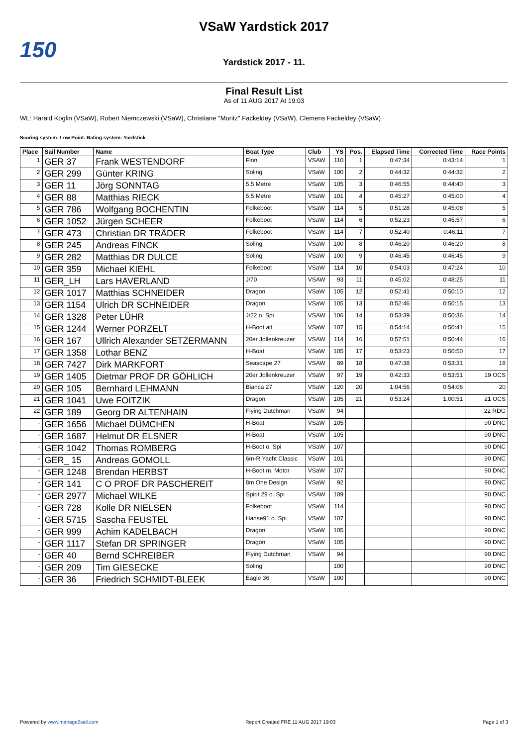150
VSaW Yardstick 2017
Yardstick 2017 - 11.
Final Result List
As of 11 AUG 2017 At 19:03
WL: Harald Koglin (VSaW), Robert Niemczewski (VSaW), Christiane "Moritz" Fackeldey (VSaW), Clemens Fackeldey (VSaW)
Scoring system: Low Point. Rating system: Yardstick
| Place | Sail Number | Name | Boat Type | Club | YS | Pos. | Elapsed Time | Corrected Time | Race Points |
| --- | --- | --- | --- | --- | --- | --- | --- | --- | --- |
| 1 | GER 37 | Frank WESTENDORF | Finn | VSAW | 110 | 1 | 0:47:34 | 0:43:14 | 1 |
| 2 | GER 299 | Günter KRING | Soling | VSaW | 100 | 2 | 0:44:32 | 0:44:32 | 2 |
| 3 | GER 11 | Jörg SONNTAG | 5.5 Metre | VSaW | 105 | 3 | 0:46:55 | 0:44:40 | 3 |
| 4 | GER 88 | Matthias RIECK | 5.5 Metre | VSaW | 101 | 4 | 0:45:27 | 0:45:00 | 4 |
| 5 | GER 786 | Wolfgang BOCHENTIN | Folkeboot | VSaW | 114 | 5 | 0:51:28 | 0:45:08 | 5 |
| 6 | GER 1052 | Jürgen SCHEER | Folkeboot | VSaW | 114 | 6 | 0:52:23 | 0:45:57 | 6 |
| 7 | GER 473 | Christian DR TRÄDER | Folkeboot | VSaW | 114 | 7 | 0:52:40 | 0:46:11 | 7 |
| 8 | GER 245 | Andreas FINCK | Soling | VSaW | 100 | 8 | 0:46:20 | 0:46:20 | 8 |
| 9 | GER 282 | Matthias DR DULCE | Soling | VSaW | 100 | 9 | 0:46:45 | 0:46:45 | 9 |
| 10 | GER 359 | Michael KIEHL | Folkeboot | VSaW | 114 | 10 | 0:54:03 | 0:47:24 | 10 |
| 11 | GER_LH | Lars HAVERLAND | J/70 | VSAW | 93 | 11 | 0:45:02 | 0:48:25 | 11 |
| 12 | GER 1017 | Matthias SCHNEIDER | Dragon | VSaW | 105 | 12 | 0:52:41 | 0:50:10 | 12 |
| 13 | GER 1154 | Ulrich DR SCHNEIDER | Dragon | VSaW | 105 | 13 | 0:52:46 | 0:50:15 | 13 |
| 14 | GER 1328 | Peter LÜHR | J/22 o. Spi | VSAW | 106 | 14 | 0:53:39 | 0:50:36 | 14 |
| 15 | GER 1244 | Werner PORZELT | H-Boot alt | VSaW | 107 | 15 | 0:54:14 | 0:50:41 | 15 |
| 16 | GER 167 | Ullrich Alexander SETZERMANN | 20er Jollenkreuzer | VSAW | 114 | 16 | 0:57:51 | 0:50:44 | 16 |
| 17 | GER 1358 | Lothar BENZ | H-Boat | VSaW | 105 | 17 | 0:53:23 | 0:50:50 | 17 |
| 18 | GER 7427 | Dirk MARKFORT | Seascape 27 | VSAW | 89 | 18 | 0:47:38 | 0:53:31 | 18 |
| 19 | GER 1405 | Dietmar PROF DR GÖHLICH | 20er Jollenkreuzer | VSaW | 97 | 19 | 0:42:33 | 0:53:51 | 19 OCS |
| 20 | GER 105 | Bernhard LEHMANN | Bianca 27 | VSaW | 120 | 20 | 1:04:56 | 0:54:06 | 20 |
| 21 | GER 1041 | Uwe FOITZIK | Dragon | VSaW | 105 | 21 | 0:53:24 | 1:00:51 | 21 OCS |
| 22 | GER 189 | Georg DR ALTENHAIN | Flying Dutchman | VSaW | 94 | | | | 22 RDG |
| - | GER 1656 | Michael DÜMCHEN | H-Boat | VSaW | 105 | | | | 90 DNC |
| - | GER 1687 | Helmut DR ELSNER | H-Boat | VSaW | 105 | | | | 90 DNC |
| - | GER 1042 | Thomas ROMBERG | H-Boot o. Spi | VSaW | 107 | | | | 90 DNC |
| - | GER_ 15 | Andreas GOMOLL | 6m-R Yacht Classic | VSaW | 101 | | | | 90 DNC |
| - | GER 1248 | Brendan HERBST | H-Boot m. Motor | VSaW | 107 | | | | 90 DNC |
| - | GER 141 | C O PROF DR PASCHEREIT | 8m One Design | VSaW | 92 | | | | 90 DNC |
| - | GER 2977 | Michael WILKE | Spirit 29 o. Spi | VSAW | 109 | | | | 90 DNC |
| - | GER 728 | Kolle DR NIELSEN | Folkeboot | VSaW | 114 | | | | 90 DNC |
| - | GER 5715 | Sascha FEUSTEL | Hanse91 o. Spi | VSaW | 107 | | | | 90 DNC |
| - | GER 999 | Achim KADELBACH | Dragon | VSaW | 105 | | | | 90 DNC |
| - | GER 1117 | Stefan DR SPRINGER | Dragon | VSaW | 105 | | | | 90 DNC |
| - | GER 40 | Bernd SCHREIBER | Flying Dutchman | VSaW | 94 | | | | 90 DNC |
| - | GER 209 | Tim GIESECKE | Soling | | 100 | | | | 90 DNC |
| - | GER 36 | Friedrich SCHMIDT-BLEEK | Eagle 36 | VSaW | 100 | | | | 90 DNC |
Powered by www.manage2sail.com Report Created FRE 11 AUG 2017 19:03 Page 1 of 3